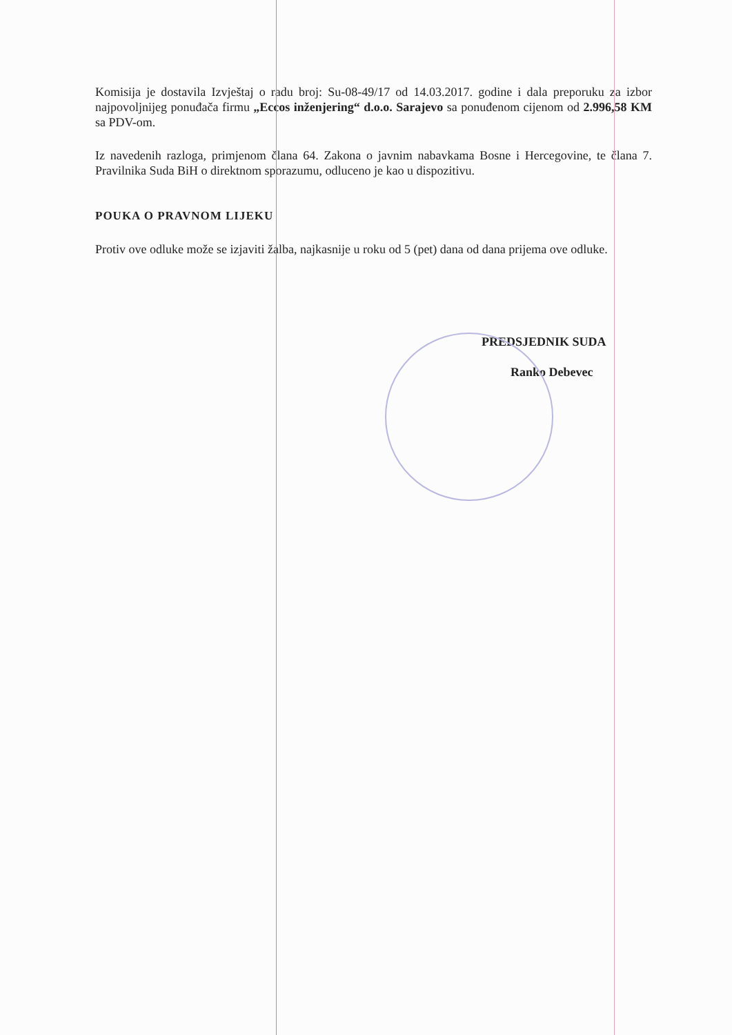Komisija je dostavila Izvještaj o radu broj: Su-08-49/17 od 14.03.2017. godine i dala preporuku za izbor najpovoljnijeg ponuđača firmu „Eccos inženjering“ d.o.o. Sarajevo sa ponuđenom cijenom od 2.996,58 KM sa PDV-om.
Iz navedenih razloga, primjenom člana 64. Zakona o javnim nabavkama Bosne i Hercegovine, te člana 7. Pravilnika Suda BiH o direktnom sporazumu, odluceno je kao u dispozitivu.
POUKA O PRAVNOM LIJEKU
Protiv ove odluke može se izjaviti žalba, najkasnije u roku od 5 (pet) dana od dana prijema ove odluke.
PREDSJEDNIK SUDA
Ranko Debevec